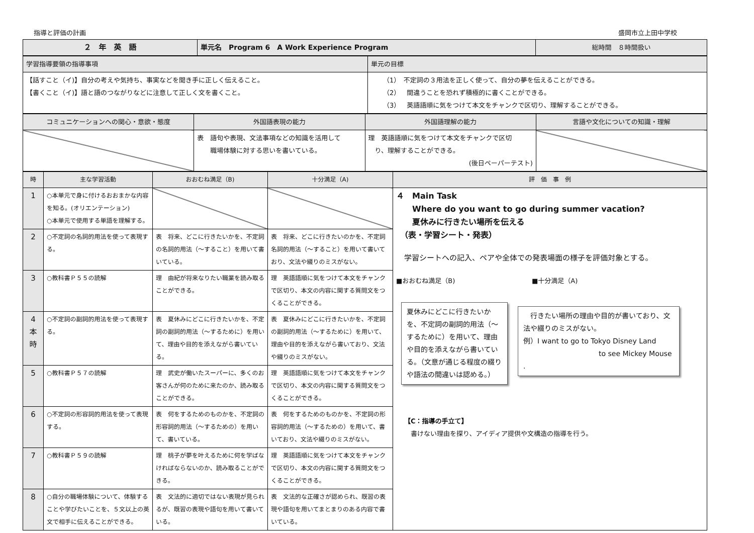指導と評価の計画 盛岡市立上田中学校
| ２ 年 英 語 | 単元名 Program 6 A Work Experience Program | 総時間 ８時間扱い |
| 学習指導要領の指導事項 | 単元の目標 |
| 【話すこと（イ)】自分の考えや気持ち、事実などを聞き手に正しく伝えること。 【書くこと（イ)】語と語のつながりなどに注意して正しく文を書くこと。 | （1） 不定詞の３用法を正しく使って、自分の夢を伝えることができる。 （2） 間違うことを恐れず積極的に書くことができる。 （3） 英語語順に気をつけて本文をチャンクで区切り、理解することができる。 |
| コミュニケーションへの関心・意欲・態度 | 外国語表現の能力 | 外国語理解の能力 | 言語や文化についての知識・理解 |
| | 表 語句や表現、文法事項などの知識を活用して 職場体験に対する思いを書いている。 | 理 英語語順に気をつけて本文をチャンクで区切 り、理解することができる。 (後日ペーパーテスト) | |
| 時 | 主な学習活動 | おおむね満足（B) | 十分満足（A) | 評 価 事 例 |
| --- | --- | --- | --- | --- |
| 1 | ○本単元で身に付けるおおまかな内容を知る。(オリエンテーション) ○本単元で使用する単語を理解する。 | | | ４ Main Task Where do you want to go during summer vacation? 夏休みに行きたい場所を伝える （表・学習シート・発表） 学習シートへの記入、ペアや全体での発表場面の様子を評価対象とする。 ■おおむね満足（B) ■十分満足（A) 夏休みにどこに行きたいかを、不定詞の副詞的用法（〜するために）を用いて、理由や目的を添えながら書いている。（文意が通じる程度の綴りや語法の間違いは認める。） 行きたい場所の理由や目的が書いており、文法や綴りのミスがない。 例）I want to go to Tokyo Disney Land to see Mickey Mouse . 【C：指導の手立て】 書けない理由を探り、アイディア提供や文構造の指導を行う。 |
| 2 | ○不定詞の名詞的用法を使って表現する。 | 表 将来、どこに行きたいかを、不定詞の名詞的用法（〜すること）を用いて書いている。 | 表 将来、どこに行きたいのかを、不定詞名詞的用法（〜すること）を用いて書いており、文法や綴りのミスがない。 | |
| 3 | ○教科書Ｐ５５の読解 | 理 由紀が将来なりたい職業を読み取ることができる。 | 理 英語語順に気をつけて本文をチャンクで区切り、本文の内容に関する質問文をつくることができる。 | |
| 4 本時 | ○不定詞の副詞的用法を使って表現する。 | 表 夏休みにどこに行きたいかを、不定詞の副詞的用法（〜するために）を用いて、理由や目的を添えながら書いている。 | 表 夏休みにどこに行きたいかを、不定詞の副詞的用法（〜するために）を用いて、理由や目的を添えながら書いており、文法や綴りのミスがない。 | |
| 5 | ○教科書Ｐ５７の読解 | 理 武史が働いたスーパーに、多くのお客さんが何のために来たのか、読み取ることができる。 | 理 英語語順に気をつけて本文をチャンクで区切り、本文の内容に関する質問文をつくることができる。 | |
| 6 | ○不定詞の形容詞的用法を使って表現する。 | 表 何をするためのものかを、不定詞の形容詞的用法（〜するための）を用いて、書いている。 | 表 何をするためのものかを、不定詞の形容詞的用法（〜するための）を用いて、書いており、文法や綴りのミスがない。 | |
| 7 | ○教科書Ｐ５９の読解 | 理 桃子が夢を叶えるために何を学ばなければならないのか、読み取ることができる。 | 理 英語語順に気をつけて本文をチャンクで区切り、本文の内容に関する質問文をつくることができる。 | |
| 8 | ○自分の職場体験について、体験することや学びたいことを、５文以上の英文で相手に伝えることができる。 | 表 文法的に適切ではない表現が見られるが、既習の表現や語句を用いて書いている。 | 表 文法的な正確さが認められ、既習の表現や語句を用いてまとまりのある内容で書いている。 | |